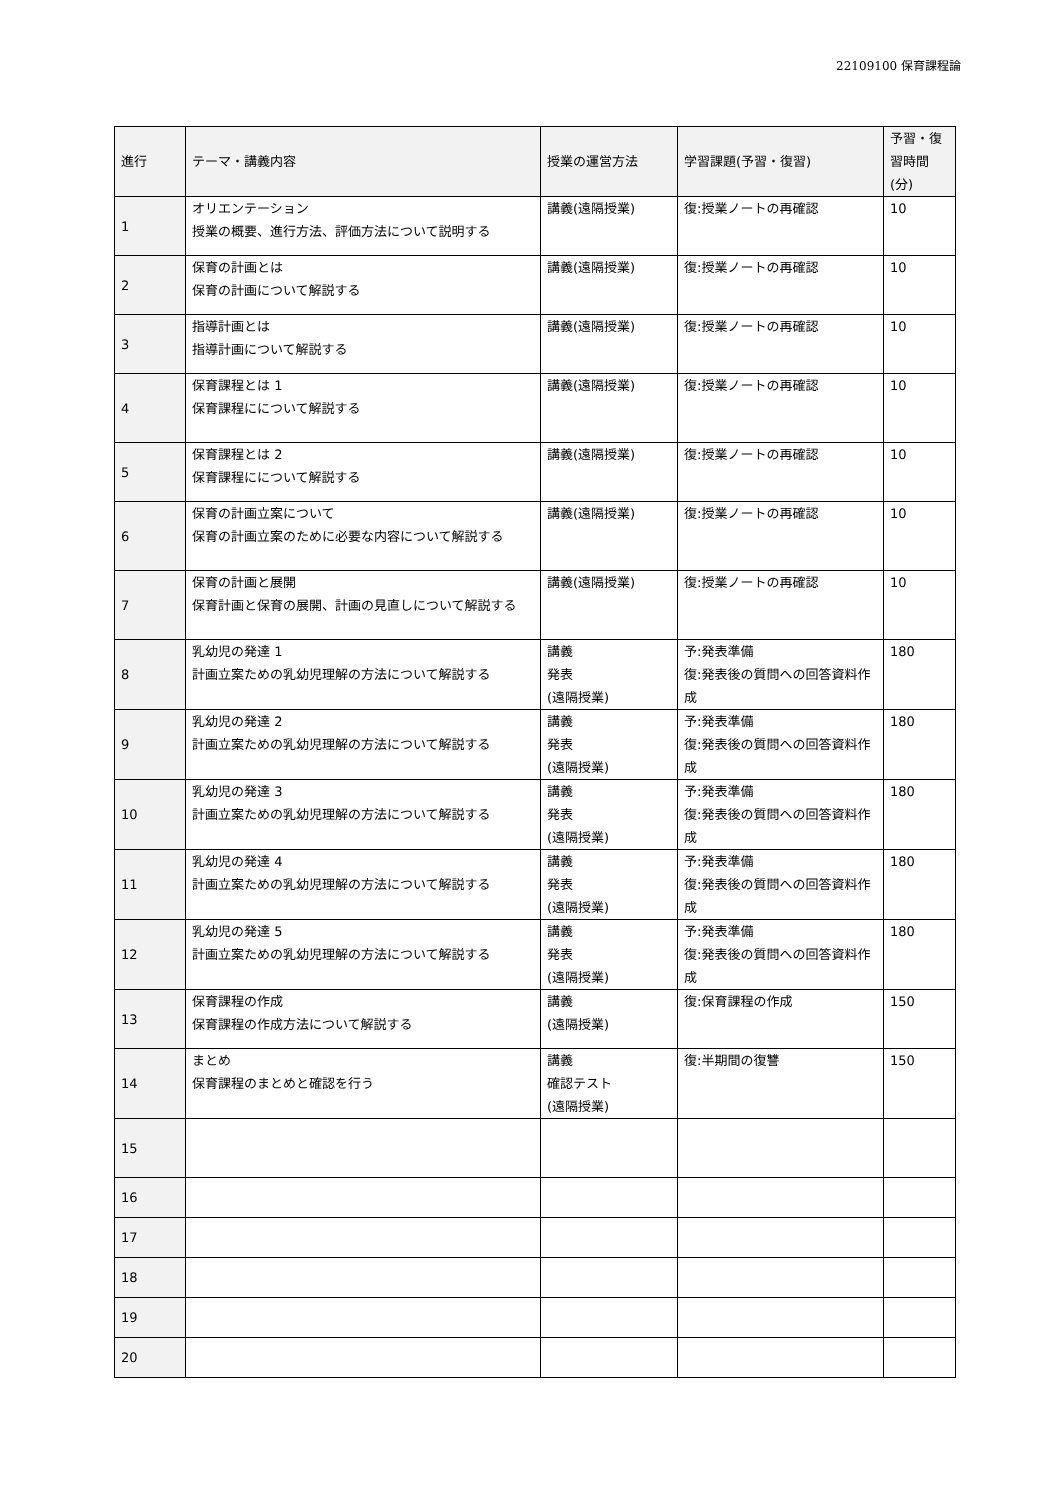22109100 保育課程論
| 進行 | テーマ・講義内容 | 授業の運営方法 | 学習課題(予習・復習) | 予習・復習時間(分) |
| --- | --- | --- | --- | --- |
| 1 | オリエンテーション 授業の概要、進行方法、評価方法について説明する | 講義(遠隔授業) | 復:授業ノートの再確認 | 10 |
| 2 | 保育の計画とは 保育の計画について解説する | 講義(遠隔授業) | 復:授業ノートの再確認 | 10 |
| 3 | 指導計画とは 指導計画について解説する | 講義(遠隔授業) | 復:授業ノートの再確認 | 10 |
| 4 | 保育課程とは 1 保育課程にについて解説する | 講義(遠隔授業) | 復:授業ノートの再確認 | 10 |
| 5 | 保育課程とは 2 保育課程にについて解説する | 講義(遠隔授業) | 復:授業ノートの再確認 | 10 |
| 6 | 保育の計画立案について 保育の計画立案のために必要な内容について解説する | 講義(遠隔授業) | 復:授業ノートの再確認 | 10 |
| 7 | 保育の計画と展開 保育計画と保育の展開、計画の見直しについて解説する | 講義(遠隔授業) | 復:授業ノートの再確認 | 10 |
| 8 | 乳幼児の発達 1 計画立案ための乳幼児理解の方法について解説する | 講義 発表 (遠隔授業) | 予:発表準備 復:発表後の質問への回答資料作成 | 180 |
| 9 | 乳幼児の発達 2 計画立案ための乳幼児理解の方法について解説する | 講義 発表 (遠隔授業) | 予:発表準備 復:発表後の質問への回答資料作成 | 180 |
| 10 | 乳幼児の発達 3 計画立案ための乳幼児理解の方法について解説する | 講義 発表 (遠隔授業) | 予:発表準備 復:発表後の質問への回答資料作成 | 180 |
| 11 | 乳幼児の発達 4 計画立案ための乳幼児理解の方法について解説する | 講義 発表 (遠隔授業) | 予:発表準備 復:発表後の質問への回答資料作成 | 180 |
| 12 | 乳幼児の発達 5 計画立案ための乳幼児理解の方法について解説する | 講義 発表 (遠隔授業) | 予:発表準備 復:発表後の質問への回答資料作成 | 180 |
| 13 | 保育課程の作成 保育課程の作成方法について解説する | 講義 (遠隔授業) | 復:保育課程の作成 | 150 |
| 14 | まとめ 保育課程のまとめと確認を行う | 講義 確認テスト (遠隔授業) | 復:半期間の復讐 | 150 |
| 15 | | | | |
| 16 | | | | |
| 17 | | | | |
| 18 | | | | |
| 19 | | | | |
| 20 | | | | |